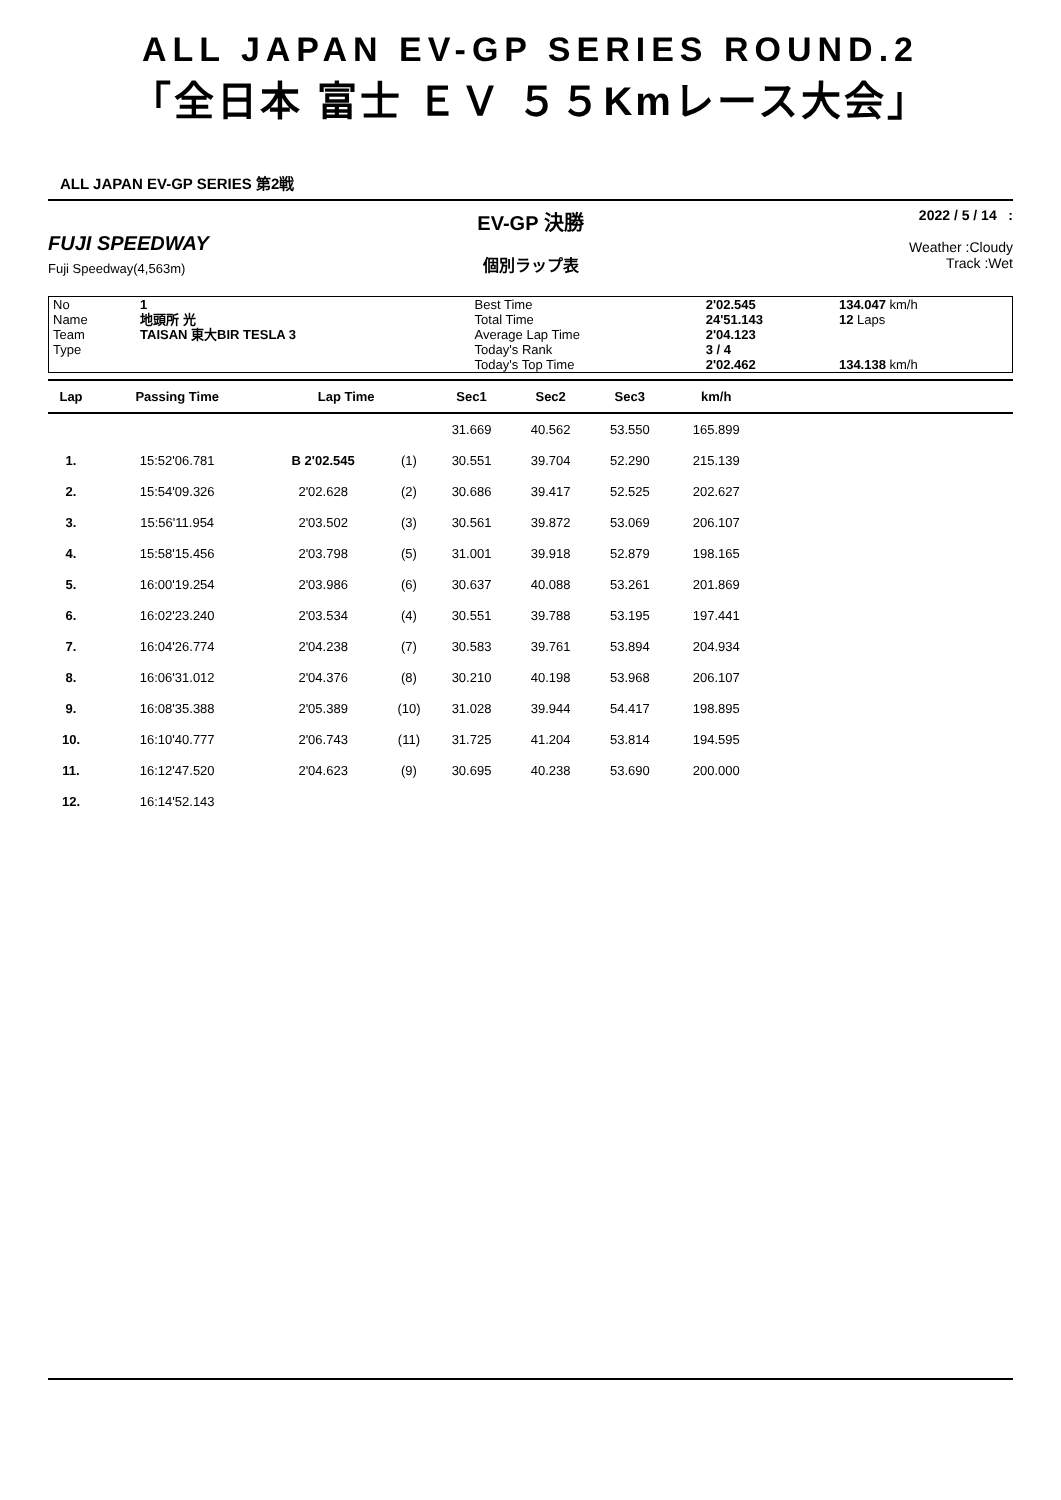ALL JAPAN EV-GP SERIES ROUND.2
「全日本 富士 ＥＶ ５５Kmレース大会」
ALL JAPAN EV-GP SERIES 第2戦
FUJI SPEEDWAY
Fuji Speedway(4,563m)
EV-GP 決勝
個別ラップ表
2022 / 5 / 14 :
Weather :Cloudy
Track :Wet
| No | 1 | Best Time | 2'02.545 | 134.047 km/h |
| Name | 地頭所 光 | Total Time | 24'51.143 | 12 Laps |
| Team | TAISAN 東大BIR TESLA 3 | Average Lap Time | 2'04.123 | |
| Type | | Today's Rank | 3 / 4 | |
| | | Today's Top Time | 2'02.462 | 134.138 km/h |
| Lap | Passing Time | Lap Time | | Sec1 | Sec2 | Sec3 | km/h | |
| --- | --- | --- | --- | --- | --- | --- | --- | --- |
| | | | | 31.669 | 40.562 | 53.550 | 165.899 | |
| 1. | 15:52'06.781 | B 2'02.545 | (1) | 30.551 | 39.704 | 52.290 | 215.139 | |
| 2. | 15:54'09.326 | 2'02.628 | (2) | 30.686 | 39.417 | 52.525 | 202.627 | |
| 3. | 15:56'11.954 | 2'03.502 | (3) | 30.561 | 39.872 | 53.069 | 206.107 | |
| 4. | 15:58'15.456 | 2'03.798 | (5) | 31.001 | 39.918 | 52.879 | 198.165 | |
| 5. | 16:00'19.254 | 2'03.986 | (6) | 30.637 | 40.088 | 53.261 | 201.869 | |
| 6. | 16:02'23.240 | 2'03.534 | (4) | 30.551 | 39.788 | 53.195 | 197.441 | |
| 7. | 16:04'26.774 | 2'04.238 | (7) | 30.583 | 39.761 | 53.894 | 204.934 | |
| 8. | 16:06'31.012 | 2'04.376 | (8) | 30.210 | 40.198 | 53.968 | 206.107 | |
| 9. | 16:08'35.388 | 2'05.389 | (10) | 31.028 | 39.944 | 54.417 | 198.895 | |
| 10. | 16:10'40.777 | 2'06.743 | (11) | 31.725 | 41.204 | 53.814 | 194.595 | |
| 11. | 16:12'47.520 | 2'04.623 | (9) | 30.695 | 40.238 | 53.690 | 200.000 | |
| 12. | 16:14'52.143 | | | | | | | |